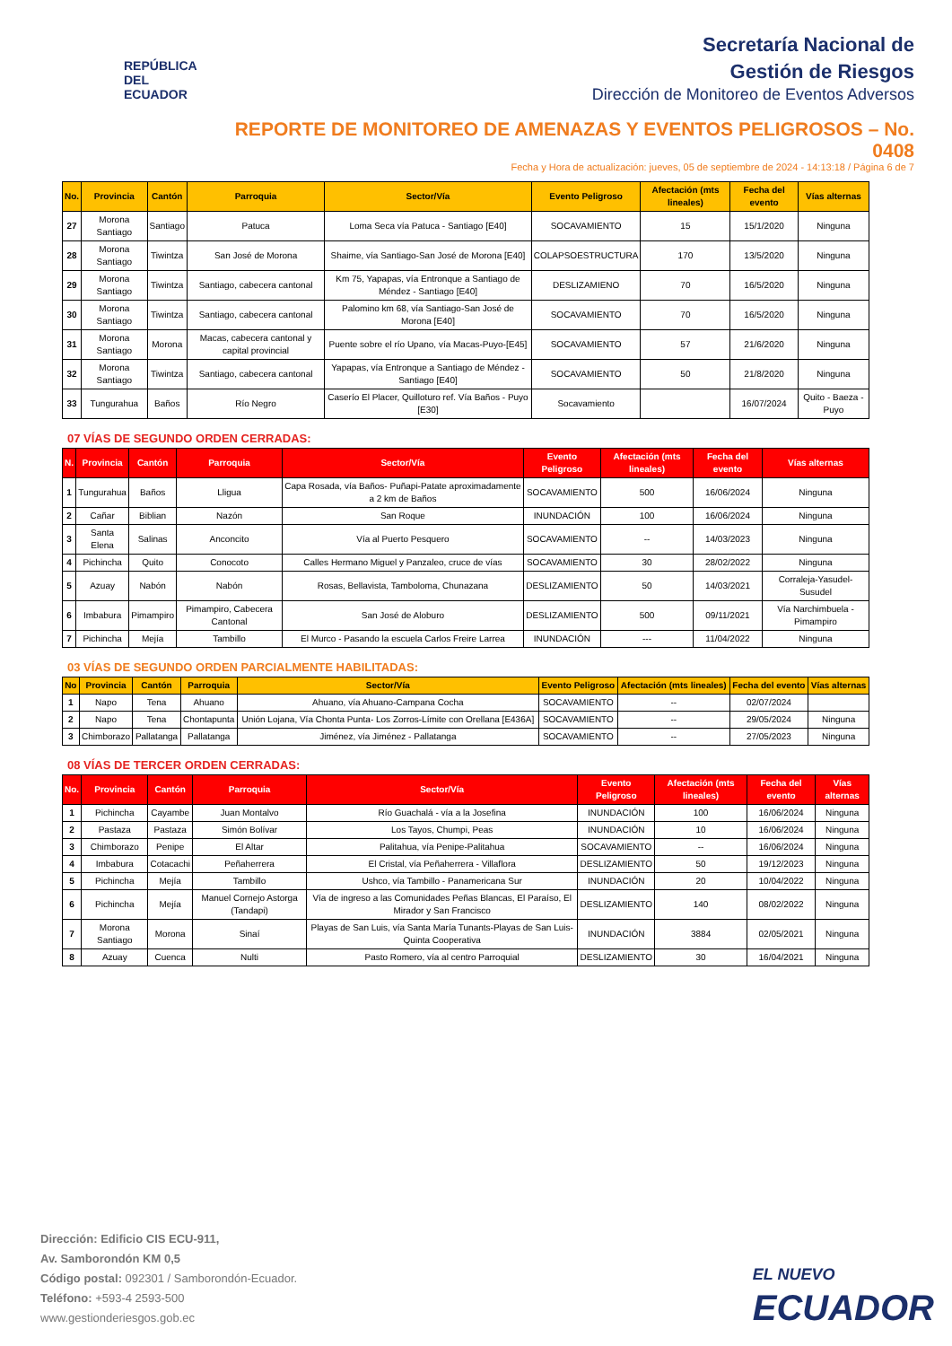REPÚBLICA
DEL ECUADOR
Secretaría Nacional de
Gestión de Riesgos
Dirección de Monitoreo de Eventos Adversos
REPORTE DE MONITOREO DE AMENAZAS Y EVENTOS PELIGROSOS – No. 0408
Fecha y Hora de actualización: jueves, 05 de septiembre de 2024 - 14:13:18 / Página 6 de 7
| No. | Provincia | Cantón | Parroquia | Sector/Vía | Evento Peligroso | Afectación (mts lineales) | Fecha del evento | Vías alternas |
| --- | --- | --- | --- | --- | --- | --- | --- | --- |
| 27 | Morona Santiago | Santiago | Patuca | Loma Seca vía Patuca - Santiago [E40] | SOCAVAMIENTO | 15 | 15/1/2020 | Ninguna |
| 28 | Morona Santiago | Tiwintza | San José de Morona | Shaime, vía Santiago-San José de Morona [E40] | COLAPSOESTRUCTURA | 170 | 13/5/2020 | Ninguna |
| 29 | Morona Santiago | Tiwintza | Santiago, cabecera cantonal | Km 75, Yapapas, vía Entronque a Santiago de Méndez - Santiago [E40] | DESLIZAMIENO | 70 | 16/5/2020 | Ninguna |
| 30 | Morona Santiago | Tiwintza | Santiago, cabecera cantonal | Palomino km 68, vía Santiago-San José de Morona [E40] | SOCAVAMIENTO | 70 | 16/5/2020 | Ninguna |
| 31 | Morona Santiago | Morona | Macas, cabecera cantonal y capital provincial | Puente sobre el río Upano, vía Macas-Puyo-[E45] | SOCAVAMIENTO | 57 | 21/6/2020 | Ninguna |
| 32 | Morona Santiago | Tiwintza | Santiago, cabecera cantonal | Yapapas, vía Entronque a Santiago de Méndez - Santiago [E40] | SOCAVAMIENTO | 50 | 21/8/2020 | Ninguna |
| 33 | Tungurahua | Baños | Río Negro | Caserío El Placer, Quilloturo ref. Vía Baños - Puyo [E30] | Socavamiento | | 16/07/2024 | Quito - Baeza - Puyo |
07 VÍAS DE SEGUNDO ORDEN CERRADAS:
| N. | Provincia | Cantón | Parroquia | Sector/Vía | Evento Peligroso | Afectación (mts lineales) | Fecha del evento | Vías alternas |
| --- | --- | --- | --- | --- | --- | --- | --- | --- |
| 1 | Tungurahua | Baños | Lligua | Capa Rosada, vía Baños- Puñapi-Patate aproximadamente a 2 km de Baños | SOCAVAMIENTO | 500 | 16/06/2024 | Ninguna |
| 2 | Cañar | Biblian | Nazón | San Roque | INUNDACIÓN | 100 | 16/06/2024 | Ninguna |
| 3 | Santa Elena | Salinas | Anconcito | Vía al Puerto Pesquero | SOCAVAMIENTO | -- | 14/03/2023 | Ninguna |
| 4 | Pichincha | Quito | Conocoto | Calles Hermano Miguel y Panzaleo, cruce de vías | SOCAVAMIENTO | 30 | 28/02/2022 | Ninguna |
| 5 | Azuay | Nabón | Nabón | Rosas, Bellavista, Tamboloma, Chunazana | DESLIZAMIENTO | 50 | 14/03/2021 | Corraleja-Yasudel-Susudel |
| 6 | Imbabura | Pimampiro | Pimampiro, Cabecera Cantonal | San José de Aloburo | DESLIZAMIENTO | 500 | 09/11/2021 | Vía Narchimbuela - Pimampiro |
| 7 | Pichincha | Mejía | Tambillo | El Murco - Pasando la escuela Carlos Freire Larrea | INUNDACIÓN | --- | 11/04/2022 | Ninguna |
03 VÍAS DE SEGUNDO ORDEN PARCIALMENTE HABILITADAS:
| No | Provincia | Cantón | Parroquia | Sector/Vía | Evento Peligroso | Afectación (mts lineales) | Fecha del evento | Vías alternas |
| --- | --- | --- | --- | --- | --- | --- | --- | --- |
| 1 | Napo | Tena | Ahuano | Ahuano, vía Ahuano-Campana Cocha | SOCAVAMIENTO | -- | 02/07/2024 | |
| 2 | Napo | Tena | Chontapunta | Unión Lojana, Vía Chonta Punta- Los Zorros-Límite con Orellana [E436A] | SOCAVAMIENTO | -- | 29/05/2024 | Ninguna |
| 3 | Chimborazo | Pallatanga | Pallatanga | Jiménez, vía Jiménez - Pallatanga | SOCAVAMIENTO | -- | 27/05/2023 | Ninguna |
08 VÍAS DE TERCER ORDEN CERRADAS:
| No. | Provincia | Cantón | Parroquia | Sector/Vía | Evento Peligroso | Afectación (mts lineales) | Fecha del evento | Vías alternas |
| --- | --- | --- | --- | --- | --- | --- | --- | --- |
| 1 | Pichincha | Cayambe | Juan Montalvo | Río Guachalá - vía a la Josefina | INUNDACIÓN | 100 | 16/06/2024 | Ninguna |
| 2 | Pastaza | Pastaza | Simón Bolívar | Los Tayos, Chumpi, Peas | INUNDACIÓN | 10 | 16/06/2024 | Ninguna |
| 3 | Chimborazo | Penipe | El Altar | Palitahua, vía Penipe-Palitahua | SOCAVAMIENTO | -- | 16/06/2024 | Ninguna |
| 4 | Imbabura | Cotacachi | Peñaherrera | El Cristal, vía Peñaherrera - Villaflora | DESLIZAMIENTO | 50 | 19/12/2023 | Ninguna |
| 5 | Pichincha | Mejía | Tambillo | Ushco, vía Tambillo - Panamericana Sur | INUNDACIÓN | 20 | 10/04/2022 | Ninguna |
| 6 | Pichincha | Mejía | Manuel Cornejo Astorga (Tandapi) | Vía de ingreso a las Comunidades Peñas Blancas, El Paraíso, El Mirador y San Francisco | DESLIZAMIENTO | 140 | 08/02/2022 | Ninguna |
| 7 | Morona Santiago | Morona | Sinaí | Playas de San Luis, vía Santa María Tunants-Playas de San Luis-Quinta Cooperativa | INUNDACIÓN | 3884 | 02/05/2021 | Ninguna |
| 8 | Azuay | Cuenca | Nulti | Pasto Romero, vía al centro Parroquial | DESLIZAMIENTO | 30 | 16/04/2021 | Ninguna |
Dirección: Edificio CIS ECU-911,
Av. Samborondón KM 0,5
Código postal: 092301 / Samborondón-Ecuador.
Teléfono: +593-4 2593-500
www.gestionderiesgos.gob.ec
EL NUEVO
ECUADOR